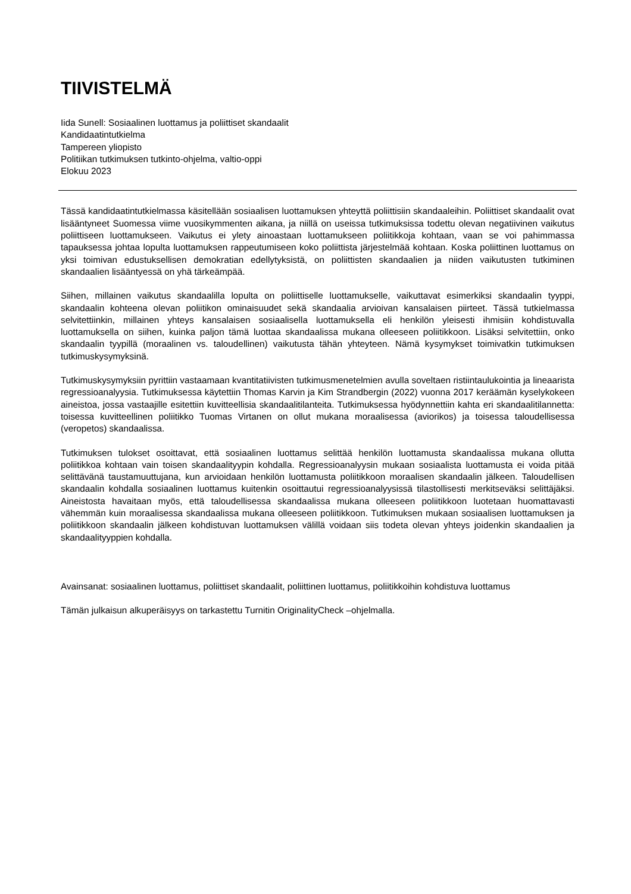TIIVISTELMÄ
Iida Sunell: Sosiaalinen luottamus ja poliittiset skandaalit
Kandidaatintutkielma
Tampereen yliopisto
Politiikan tutkimuksen tutkinto-ohjelma, valtio-oppi
Elokuu 2023
Tässä kandidaatintutkielmassa käsitellään sosiaalisen luottamuksen yhteyttä poliittisiin skandaaleihin. Poliittiset skandaalit ovat lisääntyneet Suomessa viime vuosikymmenten aikana, ja niillä on useissa tutkimuksissa todettu olevan negatiivinen vaikutus poliittiseen luottamukseen. Vaikutus ei ylety ainoastaan luottamukseen poliitikkoja kohtaan, vaan se voi pahimmassa tapauksessa johtaa lopulta luottamuksen rappeutumiseen koko poliittista järjestelmää kohtaan. Koska poliittinen luottamus on yksi toimivan edustuksellisen demokratian edellytyksistä, on poliittisten skandaalien ja niiden vaikutusten tutkiminen skandaalien lisääntyessä on yhä tärkeämpää.
Siihen, millainen vaikutus skandaalilla lopulta on poliittiselle luottamukselle, vaikuttavat esimerkiksi skandaalin tyyppi, skandaalin kohteena olevan poliitikon ominaisuudet sekä skandaalia arvioivan kansalaisen piirteet. Tässä tutkielmassa selvitettiinkin, millainen yhteys kansalaisen sosiaalisella luottamuksella eli henkilön yleisesti ihmisiin kohdistuvalla luottamuksella on siihen, kuinka paljon tämä luottaa skandaalissa mukana olleeseen poliitikkoon. Lisäksi selvitettiin, onko skandaalin tyypillä (moraalinen vs. taloudellinen) vaikutusta tähän yhteyteen. Nämä kysymykset toimivatkin tutkimuksen tutkimuskysymyksinä.
Tutkimuskysymyksiin pyrittiin vastaamaan kvantitatiivisten tutkimusmenetelmien avulla soveltaen ristiintaulukointia ja lineaarista regressioanalyysia. Tutkimuksessa käytettiin Thomas Karvin ja Kim Strandbergin (2022) vuonna 2017 keräämän kyselykokeen aineistoa, jossa vastaajille esitettiin kuvitteellisia skandaalitilanteita. Tutkimuksessa hyödynnettiin kahta eri skandaalitilannetta: toisessa kuvitteellinen poliitikko Tuomas Virtanen on ollut mukana moraalisessa (aviorikos) ja toisessa taloudellisessa (veropetos) skandaalissa.
Tutkimuksen tulokset osoittavat, että sosiaalinen luottamus selittää henkilön luottamusta skandaalissa mukana ollutta poliitikkoa kohtaan vain toisen skandaalityypin kohdalla. Regressioanalyysin mukaan sosiaalista luottamusta ei voida pitää selittävänä taustamuuttujana, kun arvioidaan henkilön luottamusta poliitikkoon moraalisen skandaalin jälkeen. Taloudellisen skandaalin kohdalla sosiaalinen luottamus kuitenkin osoittautui regressioanalyysissä tilastollisesti merkitseväksi selittäjäksi. Aineistosta havaitaan myös, että taloudellisessa skandaalissa mukana olleeseen poliitikkoon luotetaan huomattavasti vähemmän kuin moraalisessa skandaalissa mukana olleeseen poliitikkoon. Tutkimuksen mukaan sosiaalisen luottamuksen ja poliitikkoon skandaalin jälkeen kohdistuvan luottamuksen välillä voidaan siis todeta olevan yhteys joidenkin skandaalien ja skandaalityyppien kohdalla.
Avainsanat: sosiaalinen luottamus, poliittiset skandaalit, poliittinen luottamus, poliitikkoihin kohdistuva luottamus
Tämän julkaisun alkuperäisyys on tarkastettu Turnitin OriginalityCheck –ohjelmalla.